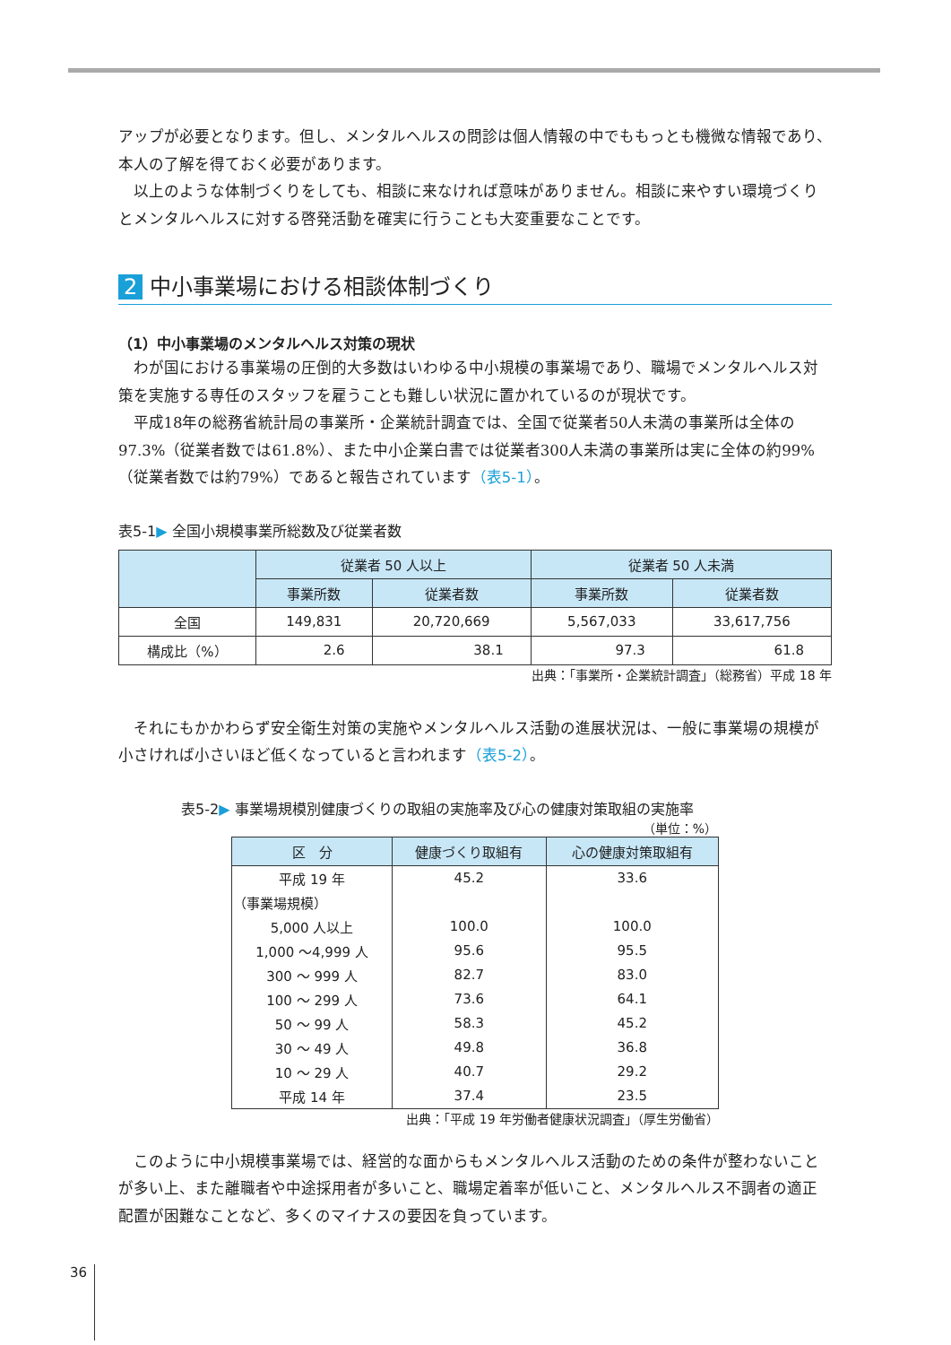アップが必要となります。但し、メンタルヘルスの問診は個人情報の中でももっとも機微な情報であり、本人の了解を得ておく必要があります。
以上のような体制づくりをしても、相談に来なければ意味がありません。相談に来やすい環境づくりとメンタルヘルスに対する啓発活動を確実に行うことも大変重要なことです。
2 中小事業場における相談体制づくり
（1）中小事業場のメンタルヘルス対策の現状
わが国における事業場の圧倒的大多数はいわゆる中小規模の事業場であり、職場でメンタルヘルス対策を実施する専任のスタッフを雇うことも難しい状況に置かれているのが現状です。
平成18年の総務省統計局の事業所・企業統計調査では、全国で従業者50人未満の事業所は全体の97.3%（従業者数では61.8%）、また中小企業白書では従業者300人未満の事業所は実に全体の約99%（従業者数では約79%）であると報告されています（表5-1）。
表5-1▶ 全国小規模事業所総数及び従業者数
| | 従業者 50 人以上 | | 従業者 50 人未満 | |
| --- | --- | --- | --- | --- |
| | 事業所数 | 従業者数 | 事業所数 | 従業者数 |
| 全国 | 149,831 | 20,720,669 | 5,567,033 | 33,617,756 |
| 構成比（%） | 2.6 | 38.1 | 97.3 | 61.8 |
出典：「事業所・企業統計調査」（総務省）平成 18 年
それにもかかわらず安全衛生対策の実施やメンタルヘルス活動の進展状況は、一般に事業場の規模が小さければ小さいほど低くなっていると言われます（表5-2）。
表5-2▶ 事業場規模別健康づくりの取組の実施率及び心の健康対策取組の実施率
（単位：%）
| 区 分 | 健康づくり取組有 | 心の健康対策取組有 |
| --- | --- | --- |
| 平成 19 年 | 45.2 | 33.6 |
| （事業場規模） | | |
| 5,000 人以上 | 100.0 | 100.0 |
| 1,000 〜4,999 人 | 95.6 | 95.5 |
| 300 〜 999 人 | 82.7 | 83.0 |
| 100 〜 299 人 | 73.6 | 64.1 |
| 50 〜 99 人 | 58.3 | 45.2 |
| 30 〜 49 人 | 49.8 | 36.8 |
| 10 〜 29 人 | 40.7 | 29.2 |
| 平成 14 年 | 37.4 | 23.5 |
出典：「平成 19 年労働者健康状況調査」（厚生労働省）
このように中小規模事業場では、経営的な面からもメンタルヘルス活動のための条件が整わないことが多い上、また離職者や中途採用者が多いこと、職場定着率が低いこと、メンタルヘルス不調者の適正配置が困難なことなど、多くのマイナスの要因を負っています。
36